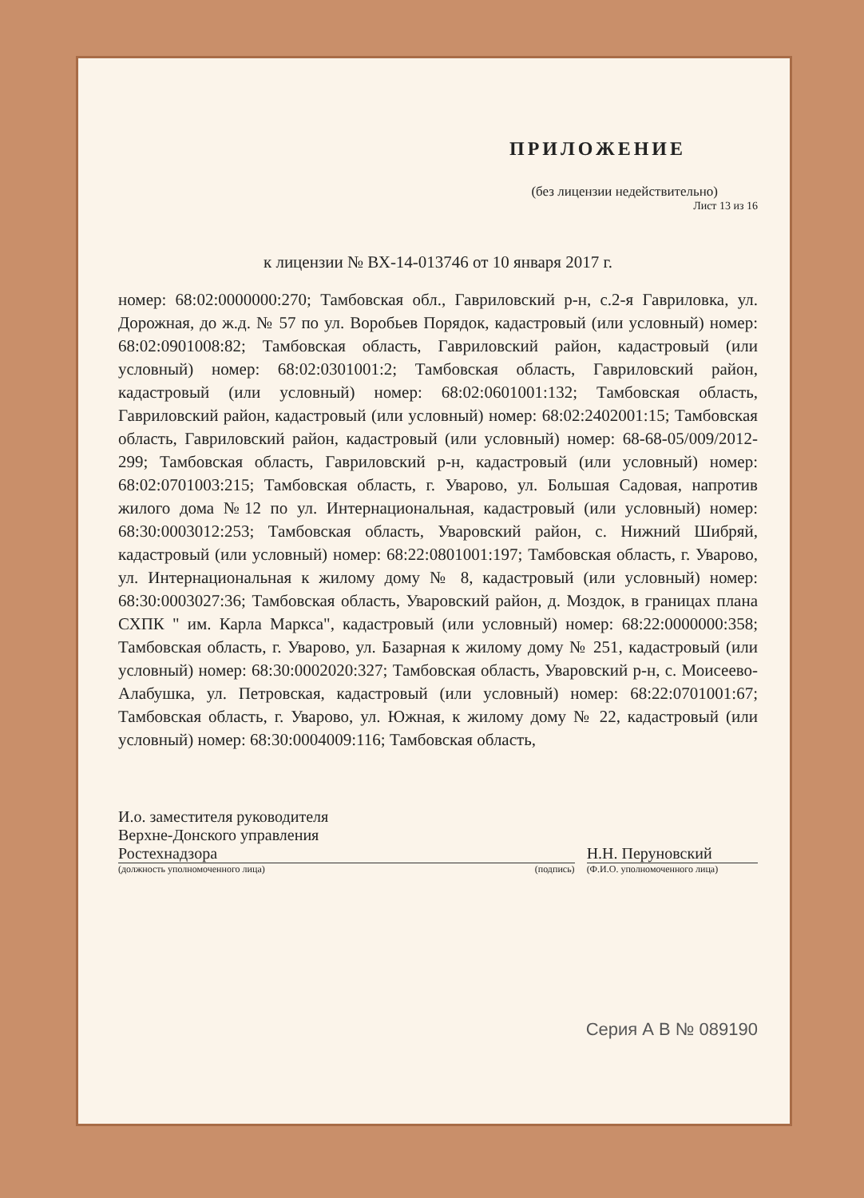ПРИЛОЖЕНИЕ
(без лицензии недействительно)
Лист 13 из 16
к лицензии № ВХ-14-013746 от 10 января 2017 г.
номер: 68:02:0000000:270; Тамбовская обл., Гавриловский р-н, с.2-я Гавриловка, ул. Дорожная, до ж.д. № 57 по ул. Воробьев Порядок, кадастровый (или условный) номер: 68:02:0901008:82; Тамбовская область, Гавриловский район, кадастровый (или условный) номер: 68:02:0301001:2; Тамбовская область, Гавриловский район, кадастровый (или условный) номер: 68:02:0601001:132; Тамбовская область, Гавриловский район, кадастровый (или условный) номер: 68:02:2402001:15; Тамбовская область, Гавриловский район, кадастровый (или условный) номер: 68-68-05/009/2012-299; Тамбовская область, Гавриловский р-н, кадастровый (или условный) номер: 68:02:0701003:215; Тамбовская область, г. Уварово, ул. Большая Садовая, напротив жилого дома №12 по ул. Интернациональная, кадастровый (или условный) номер: 68:30:0003012:253; Тамбовская область, Уваровский район, с. Нижний Шибряй, кадастровый (или условный) номер: 68:22:0801001:197; Тамбовская область, г. Уварово, ул. Интернациональная к жилому дому № 8, кадастровый (или условный) номер: 68:30:0003027:36; Тамбовская область, Уваровский район, д. Моздок, в границах плана СХПК " им. Карла Маркса", кадастровый (или условный) номер: 68:22:0000000:358; Тамбовская область, г. Уварово, ул. Базарная к жилому дому № 251, кадастровый (или условный) номер: 68:30:0002020:327; Тамбовская область, Уваровский р-н, с. Моисеево-Алабушка, ул. Петровская, кадастровый (или условный) номер: 68:22:0701001:67; Тамбовская область, г. Уварово, ул. Южная, к жилому дому № 22, кадастровый (или условный) номер: 68:30:0004009:116; Тамбовская область,
И.о. заместителя руководителя
Верхне-Донского управления
Ростехнадзора
(должность уполномоченного лица)
(подпись)
Н.Н. Перуновский
(Ф.И.О. уполномоченного лица)
Серия А В № 089190